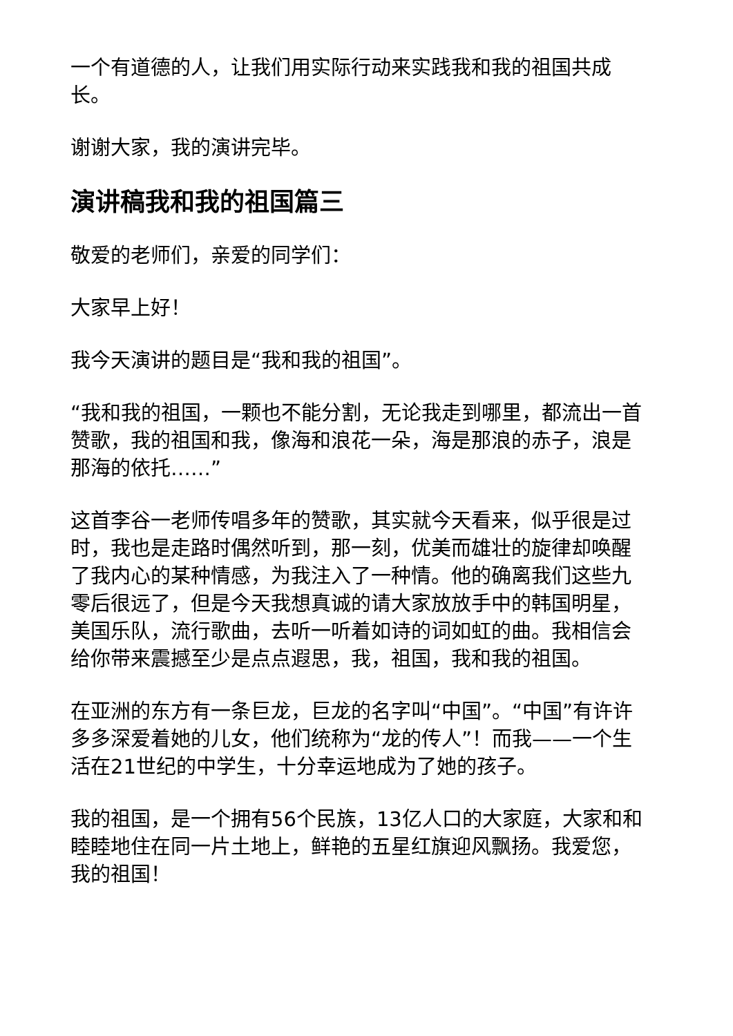一个有道德的人，让我们用实际行动来实践我和我的祖国共成长。
谢谢大家，我的演讲完毕。
演讲稿我和我的祖国篇三
敬爱的老师们，亲爱的同学们：
大家早上好！
我今天演讲的题目是“我和我的祖国”。
“我和我的祖国，一颗也不能分割，无论我走到哪里，都流出一首赞歌，我的祖国和我，像海和浪花一朵，海是那浪的赤子，浪是那海的依托……”
这首李谷一老师传唱多年的赞歌，其实就今天看来，似乎很是过时，我也是走路时偶然听到，那一刻，优美而雄壮的旋律却唤醒了我内心的某种情感，为我注入了一种情。他的确离我们这些九零后很远了，但是今天我想真诚的请大家放放手中的韩国明星，美国乐队，流行歌曲，去听一听着如诗的词如虹的曲。我相信会给你带来震撼至少是点点遐思，我，祖国，我和我的祖国。
在亚洲的东方有一条巨龙，巨龙的名字叫“中国”。“中国”有许许多多深爱着她的儿女，他们统称为“龙的传人”！而我——一个生活在21世纪的中学生，十分幸运地成为了她的孩子。
我的祖国，是一个拥有56个民族，13亿人口的大家庭，大家和和睦睦地住在同一片土地上，鲜艳的五星红旗迎风飘扬。我爱您，我的祖国！